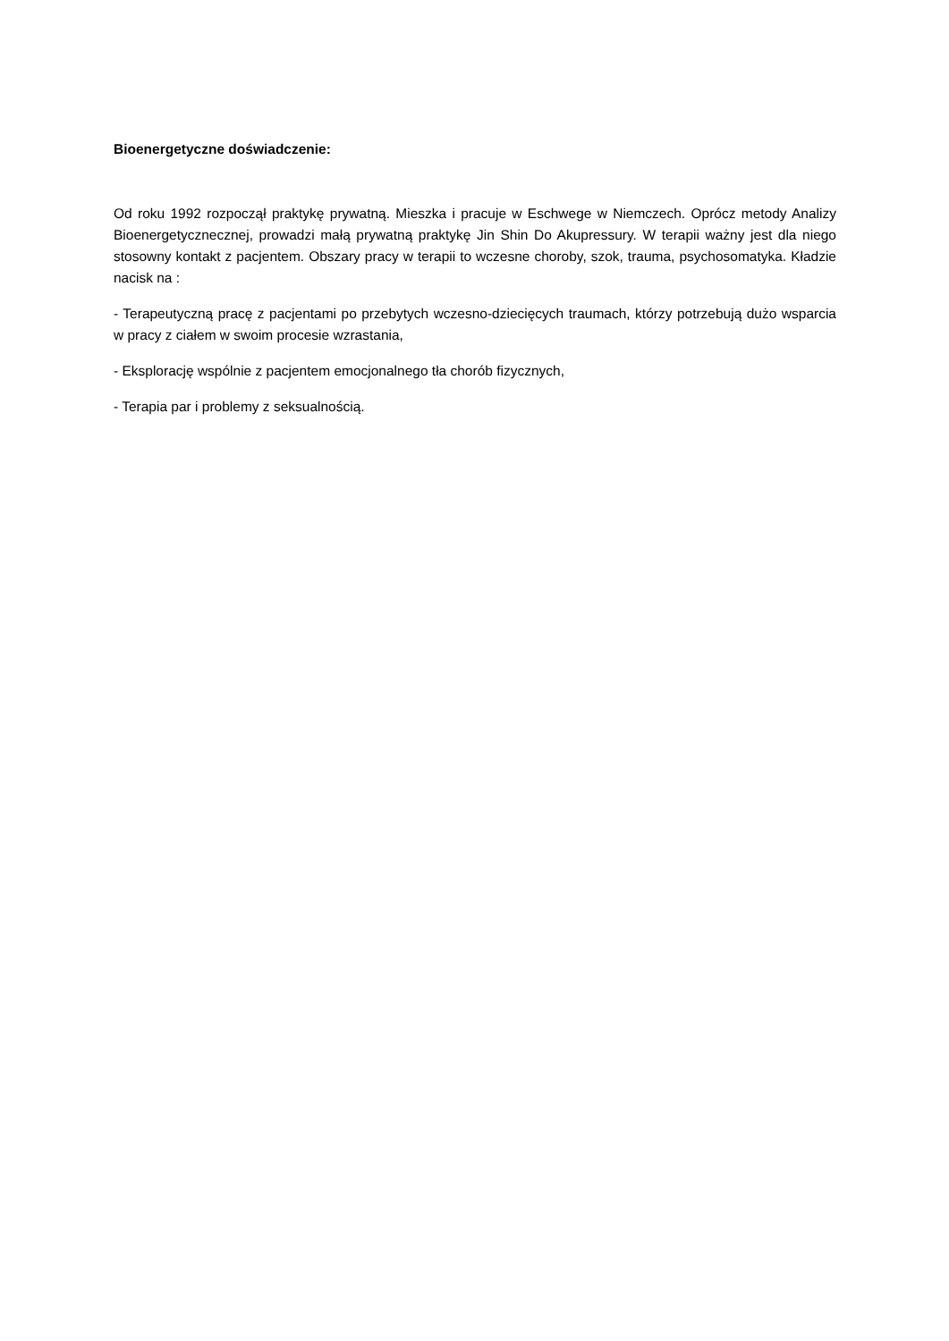Bioenergetyczne doświadczenie:
Od roku 1992 rozpoczął praktykę prywatną. Mieszka i pracuje w Eschwege w Niemczech. Oprócz metody Analizy Bioenergetycznecznej, prowadzi małą prywatną praktykę Jin Shin Do Akupressury. W terapii ważny jest dla niego stosowny kontakt z pacjentem. Obszary pracy w terapii to wczesne choroby, szok, trauma, psychosomatyka. Kładzie nacisk na :
- Terapeutyczną pracę z pacjentami po przebytych wczesno-dziecięcych traumach, którzy potrzebują dużo wsparcia w pracy z ciałem w swoim procesie wzrastania,
- Eksplorację wspólnie z pacjentem emocjonalnego tła chorób fizycznych,
- Terapia par i problemy z seksualnością.